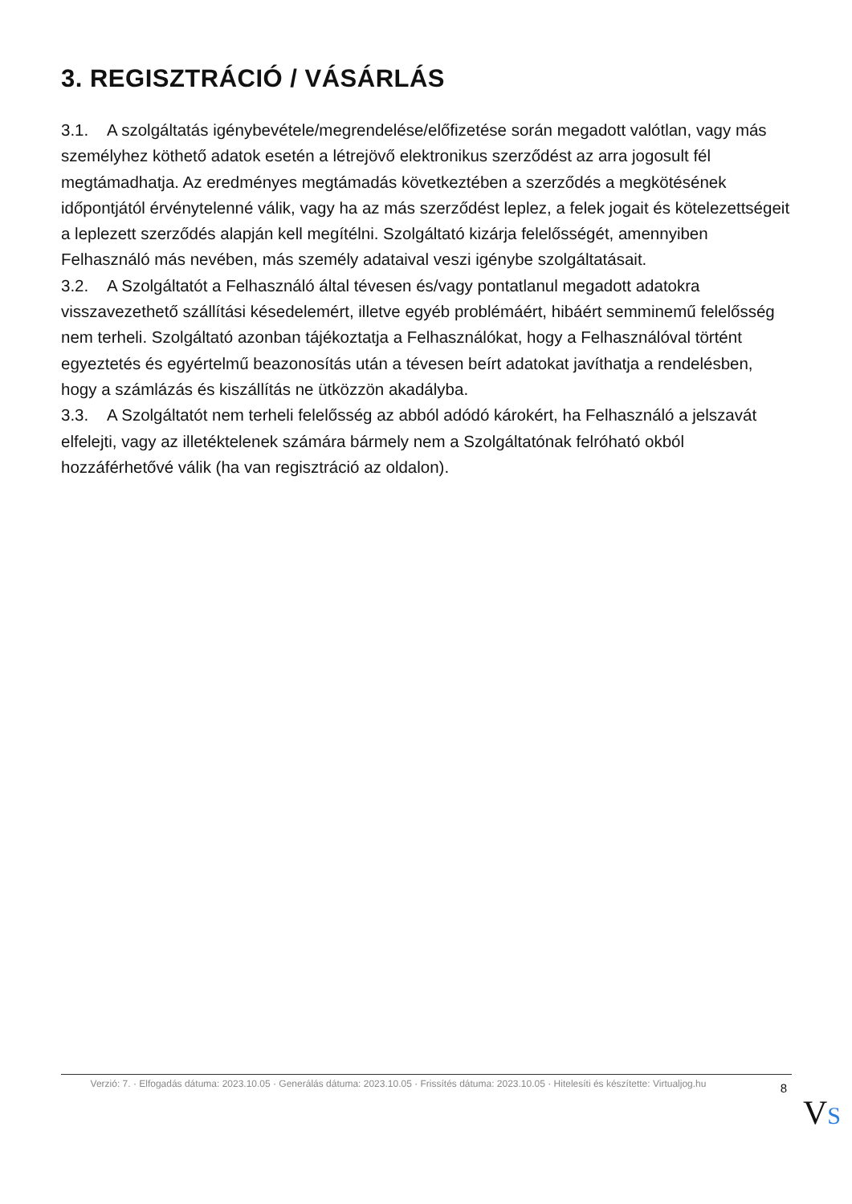3. REGISZTRÁCIÓ / VÁSÁRLÁS
3.1. A szolgáltatás igénybevétele/megrendelése/előfizetése során megadott valótlan, vagy más személyhez köthető adatok esetén a létrejövő elektronikus szerződést az arra jogosult fél megtámadhatja. Az eredményes megtámadás következtében a szerződés a megkötésének időpontjától érvénytelenné válik, vagy ha az más szerződést leplez, a felek jogait és kötelezettségeit a leplezett szerződés alapján kell megítélni. Szolgáltató kizárja felelősségét, amennyiben Felhasználó más nevében, más személy adataival veszi igénybe szolgáltatásait.
3.2. A Szolgáltatót a Felhasználó által tévesen és/vagy pontatlanul megadott adatokra visszavezethető szállítási késedelemért, illetve egyéb problémáért, hibáért semminemű felelősség nem terheli. Szolgáltató azonban tájékoztatja a Felhasználókat, hogy a Felhasználóval történt egyeztetés és egyértelmű beazonosítás után a tévesen beírt adatokat javíthatja a rendelésben, hogy a számlázás és kiszállítás ne ütközzön akadályba.
3.3. A Szolgáltatót nem terheli felelősség az abból adódó károkért, ha Felhasználó a jelszavát elfelejti, vagy az illetéktelenek számára bármely nem a Szolgáltatónak felróható okból hozzáférhetővé válik (ha van regisztráció az oldalon).
Verzió: 7. · Elfogadás dátuma: 2023.10.05 · Generálás dátuma: 2023.10.05 · Frissítés dátuma: 2023.10.05 · Hitelesíti és készítette: Virtualjog.hu
8
VS